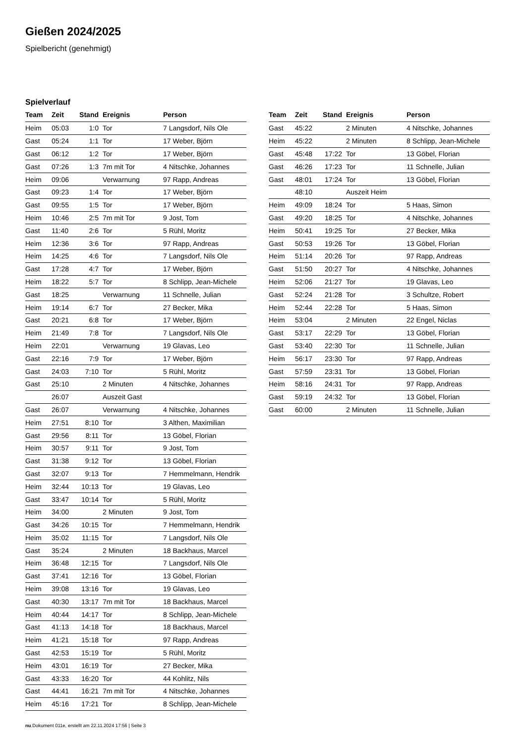Gießen 2024/2025
Spielbericht (genehmigt)
Spielverlauf
| Team | Zeit | Stand | Ereignis | Person |
| --- | --- | --- | --- | --- |
| Heim | 05:03 | 1:0 | Tor | 7 Langsdorf, Nils Ole |
| Gast | 05:24 | 1:1 | Tor | 17 Weber, Björn |
| Gast | 06:12 | 1:2 | Tor | 17 Weber, Björn |
| Gast | 07:26 | 1:3 | 7m mit Tor | 4 Nitschke, Johannes |
| Heim | 09:06 | | Verwarnung | 97 Rapp, Andreas |
| Gast | 09:23 | 1:4 | Tor | 17 Weber, Björn |
| Gast | 09:55 | 1:5 | Tor | 17 Weber, Björn |
| Heim | 10:46 | 2:5 | 7m mit Tor | 9 Jost, Tom |
| Gast | 11:40 | 2:6 | Tor | 5 Rühl, Moritz |
| Heim | 12:36 | 3:6 | Tor | 97 Rapp, Andreas |
| Heim | 14:25 | 4:6 | Tor | 7 Langsdorf, Nils Ole |
| Gast | 17:28 | 4:7 | Tor | 17 Weber, Björn |
| Heim | 18:22 | 5:7 | Tor | 8 Schlipp, Jean-Michele |
| Gast | 18:25 | | Verwarnung | 11 Schnelle, Julian |
| Heim | 19:14 | 6:7 | Tor | 27 Becker, Mika |
| Gast | 20:21 | 6:8 | Tor | 17 Weber, Björn |
| Heim | 21:49 | 7:8 | Tor | 7 Langsdorf, Nils Ole |
| Heim | 22:01 | | Verwarnung | 19 Glavas, Leo |
| Gast | 22:16 | 7:9 | Tor | 17 Weber, Björn |
| Gast | 24:03 | 7:10 | Tor | 5 Rühl, Moritz |
| Gast | 25:10 | | 2 Minuten | 4 Nitschke, Johannes |
| | 26:07 | | Auszeit Gast | |
| Gast | 26:07 | | Verwarnung | 4 Nitschke, Johannes |
| Heim | 27:51 | 8:10 | Tor | 3 Althen, Maximilian |
| Gast | 29:56 | 8:11 | Tor | 13 Göbel, Florian |
| Heim | 30:57 | 9:11 | Tor | 9 Jost, Tom |
| Gast | 31:38 | 9:12 | Tor | 13 Göbel, Florian |
| Gast | 32:07 | 9:13 | Tor | 7 Hemmelmann, Hendrik |
| Heim | 32:44 | 10:13 | Tor | 19 Glavas, Leo |
| Gast | 33:47 | 10:14 | Tor | 5 Rühl, Moritz |
| Heim | 34:00 | | 2 Minuten | 9 Jost, Tom |
| Gast | 34:26 | 10:15 | Tor | 7 Hemmelmann, Hendrik |
| Heim | 35:02 | 11:15 | Tor | 7 Langsdorf, Nils Ole |
| Gast | 35:24 | | 2 Minuten | 18 Backhaus, Marcel |
| Heim | 36:48 | 12:15 | Tor | 7 Langsdorf, Nils Ole |
| Gast | 37:41 | 12:16 | Tor | 13 Göbel, Florian |
| Heim | 39:08 | 13:16 | Tor | 19 Glavas, Leo |
| Gast | 40:30 | 13:17 | 7m mit Tor | 18 Backhaus, Marcel |
| Heim | 40:44 | 14:17 | Tor | 8 Schlipp, Jean-Michele |
| Gast | 41:13 | 14:18 | Tor | 18 Backhaus, Marcel |
| Heim | 41:21 | 15:18 | Tor | 97 Rapp, Andreas |
| Gast | 42:53 | 15:19 | Tor | 5 Rühl, Moritz |
| Heim | 43:01 | 16:19 | Tor | 27 Becker, Mika |
| Gast | 43:33 | 16:20 | Tor | 44 Kohlitz, Nils |
| Gast | 44:41 | 16:21 | 7m mit Tor | 4 Nitschke, Johannes |
| Heim | 45:16 | 17:21 | Tor | 8 Schlipp, Jean-Michele |
| Team | Zeit | Stand | Ereignis | Person |
| --- | --- | --- | --- | --- |
| Gast | 45:22 | | 2 Minuten | 4 Nitschke, Johannes |
| Heim | 45:22 | | 2 Minuten | 8 Schlipp, Jean-Michele |
| Gast | 45:48 | 17:22 | Tor | 13 Göbel, Florian |
| Gast | 46:26 | 17:23 | Tor | 11 Schnelle, Julian |
| Gast | 48:01 | 17:24 | Tor | 13 Göbel, Florian |
| | 48:10 | | Auszeit Heim | |
| Heim | 49:09 | 18:24 | Tor | 5 Haas, Simon |
| Gast | 49:20 | 18:25 | Tor | 4 Nitschke, Johannes |
| Heim | 50:41 | 19:25 | Tor | 27 Becker, Mika |
| Gast | 50:53 | 19:26 | Tor | 13 Göbel, Florian |
| Heim | 51:14 | 20:26 | Tor | 97 Rapp, Andreas |
| Gast | 51:50 | 20:27 | Tor | 4 Nitschke, Johannes |
| Heim | 52:06 | 21:27 | Tor | 19 Glavas, Leo |
| Gast | 52:24 | 21:28 | Tor | 3 Schultze, Robert |
| Heim | 52:44 | 22:28 | Tor | 5 Haas, Simon |
| Heim | 53:04 | | 2 Minuten | 22 Engel, Niclas |
| Gast | 53:17 | 22:29 | Tor | 13 Göbel, Florian |
| Gast | 53:40 | 22:30 | Tor | 11 Schnelle, Julian |
| Heim | 56:17 | 23:30 | Tor | 97 Rapp, Andreas |
| Gast | 57:59 | 23:31 | Tor | 13 Göbel, Florian |
| Heim | 58:16 | 24:31 | Tor | 97 Rapp, Andreas |
| Gast | 59:19 | 24:32 | Tor | 13 Göbel, Florian |
| Gast | 60:00 | | 2 Minuten | 11 Schnelle, Julian |
nu.Dokument 011e, erstellt am 22.11.2024 17:56 | Seite 3